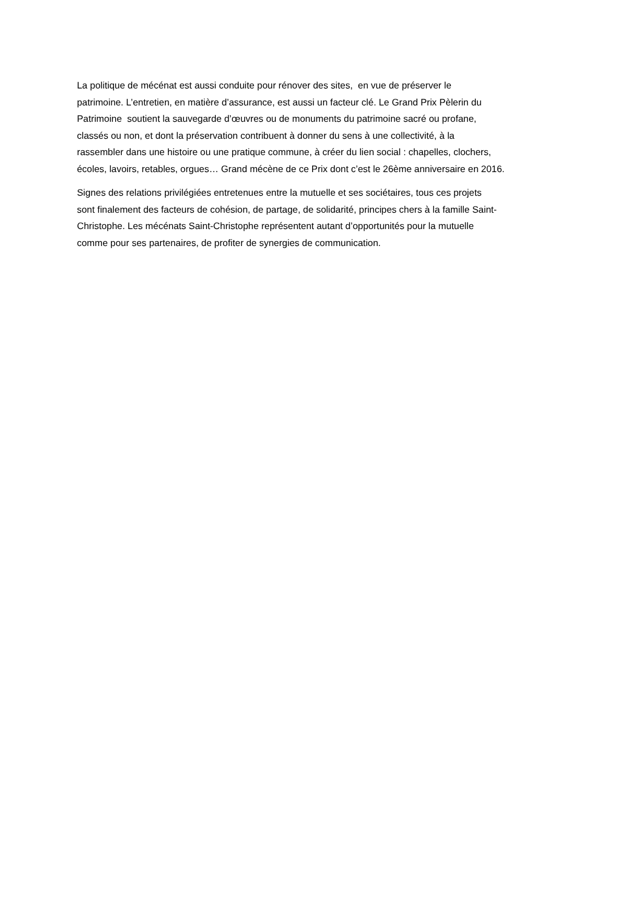La politique de mécénat est aussi conduite pour rénover des sites, en vue de préserver le
patrimoine. L’entretien, en matière d’assurance, est aussi un facteur clé. Le Grand Prix Pèlerin du
Patrimoine soutient la sauvegarde d’œuvres ou de monuments du patrimoine sacré ou profane,
classés ou non, et dont la préservation contribuent à donner du sens à une collectivité, à la
rassembler dans une histoire ou une pratique commune, à créer du lien social : chapelles, clochers,
écoles, lavoirs, retables, orgues… Grand mécène de ce Prix dont c’est le 26ème anniversaire en 2016.
Signes des relations privilégiées entretenues entre la mutuelle et ses sociétaires, tous ces projets
sont finalement des facteurs de cohésion, de partage, de solidarité, principes chers à la famille Saint-
Christophe. Les mécénats Saint-Christophe représentent autant d’opportunités pour la mutuelle
comme pour ses partenaires, de profiter de synergies de communication.